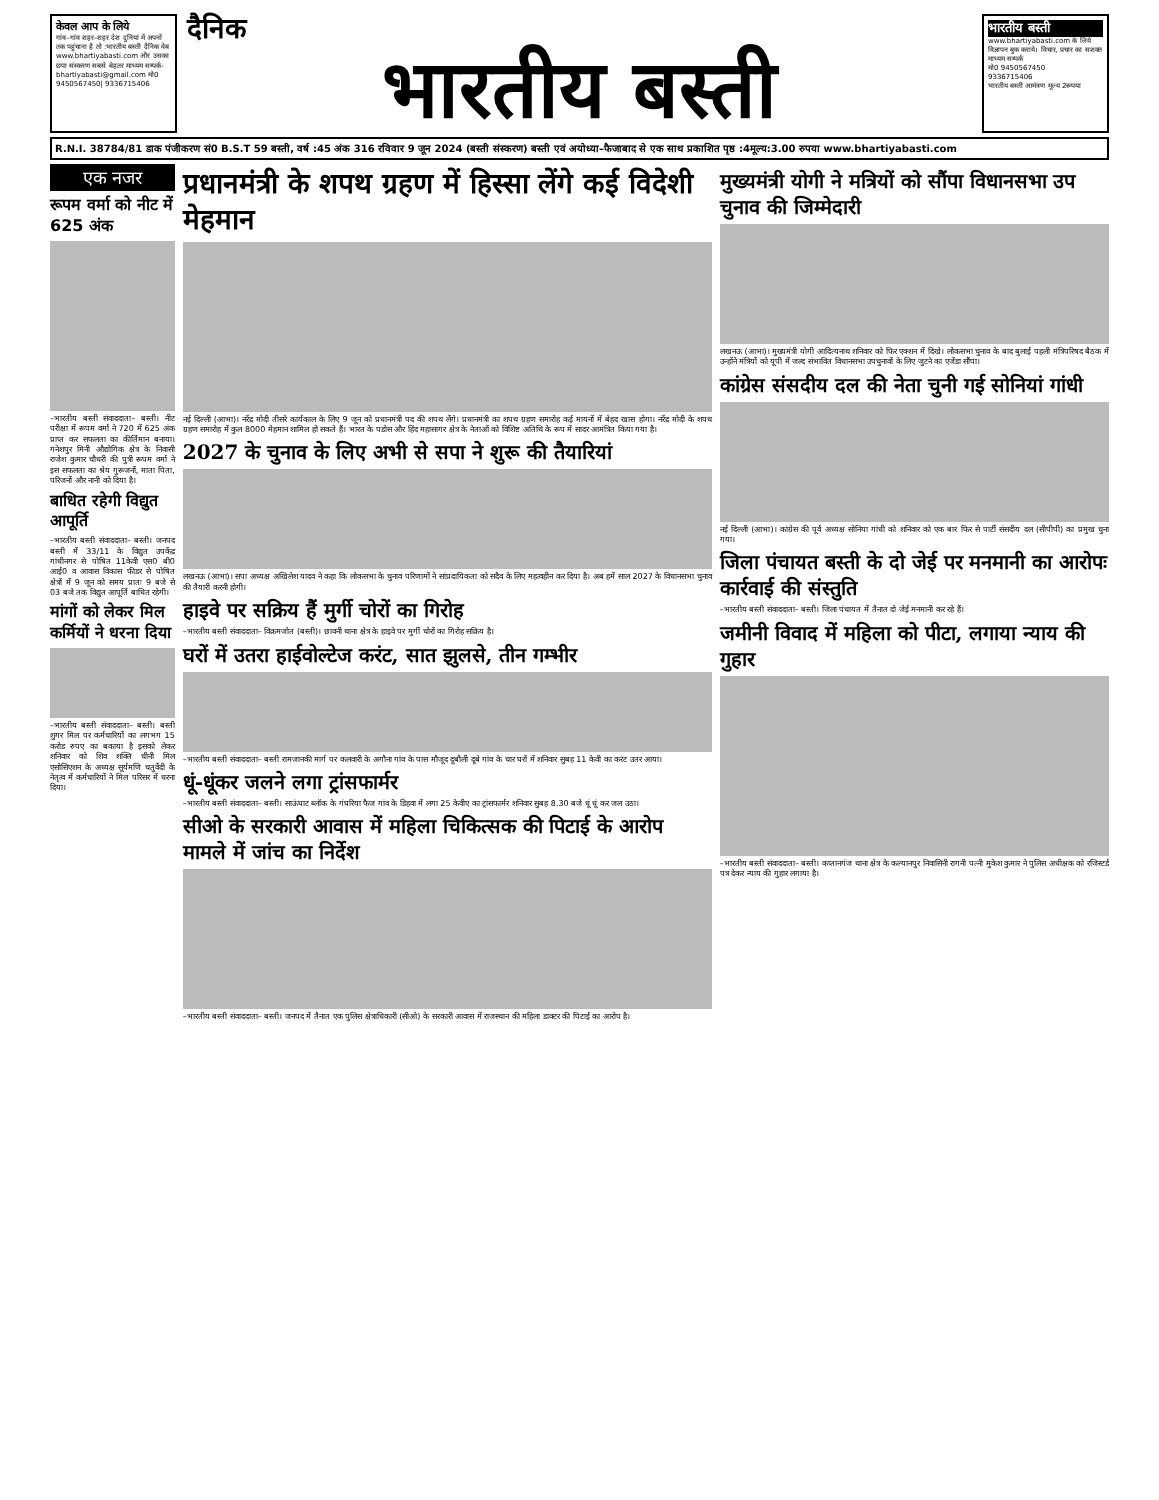केवल आप के लिये
गांव–गांव शहर–शहर देश दुनियां में अपनों तक पहुंचाना है तो :भारतीय बस्ती दैनिक वेब www.bhartiyabasti.com और उसका छपा संस्करण सबसे बेहतर माध्यम सम्पर्क-bhartiyabasti@gmail.com मो0 9450567450| 9336715406
दैनिक
भारतीय बस्ती
भारतीय बस्ती
www.bhartiyabasti.com के लिये विज्ञापन बुक कराये। विचार, प्रचार का सशक्त माध्यम सम्पर्क
मो0 9450567450
9336715406
भारतीय बस्ती आमंत्रण मूल्य 2रूपया
R.N.I. 38784/81 डाक पंजीकरण सं0 B.S.T 59 बस्ती, वर्ष :45 अंक 316 रविवार 9 जून 2024 (बस्ती संस्करण) बस्ती एवं अयोध्या–फैजाबाद से एक साथ प्रकाशित पृष्ठ :4मूल्य:3.00 रुपया www.bhartiyabasti.com
एक नजर
रूपम वर्मा को नीट में 625 अंक
–भारतीय बस्ती संवाददाता– बस्ती। नीट परीक्षा में रूपम वर्मा ने 720 में 625 अंक प्राप्त कर सफलता का कीर्तिमान बनाया। गनेशपुर मिनी औद्योगिक क्षेत्र के निवासी राजेश कुमार चौधरी की पुत्री रूपम वर्मा ने इस सफलता का श्रेय गुरूजनों, माता पिता, परिजनों और नानी को दिया है।
बाधित रहेगी विद्युत आपूर्ति
–भारतीय बस्ती संवाददाता– बस्ती। जनपद बस्ती में 33/11 के विद्युत उपकेंद्र गांधीनगर से पोषित 11केवी एस0 बी0 आई0 व आवास विकास फीडर से पोषित क्षेत्रों में 9 जून को समय प्रातः 9 बजे से 03 बजे तक विद्युत आपूर्ति बाधित रहेगी।
मांगों को लेकर मिल कर्मियों ने धरना दिया
–भारतीय बस्ती संवाददाता– बस्ती। बस्ती शुगर मिल पर कर्मचारियों का लगभग 15 करोड रुपए का बकाया है इसको लेकर शनिवार को शिव शक्ति चीनी मिल एसोसिएशन के अध्यक्ष सूर्यमणि चतुर्वेदी के नेतृत्व में कर्मचारियों ने मिल परिसर में धरना दिया।
प्रधानमंत्री के शपथ ग्रहण में हिस्सा लेंगे कई विदेशी मेहमान
नई दिल्ली (आभा)। नरेंद्र मोदी तीसरे कार्यकाल के लिए 9 जून को प्रधानमंत्री पद की शपथ लेंगे। प्रधानमंत्री का शपथ ग्रहण समारोह कई मायनों में बेहद खास होगा। नरेंद्र मोदी के शपथ ग्रहण समारोह में कुल 8000 मेहमान शामिल हो सकते हैं। भारत के पडोस और हिंद महासागर क्षेत्र के नेताओं को विशिष्ट अतिथि के रूप में सादर आमंत्रित किया गया है।
2027 के चुनाव के लिए अभी से सपा ने शुरू की तैयारियां
लखनऊ (आभा)। सपा अध्यक्ष अखिलेश यादव ने कहा कि लोकसभा के चुनाव परिणामों ने सांप्रदायिकता को सदैव के लिए महत्वहीन कर दिया है। अब हमें साल 2027 के विधानसभा चुनाव की तैयारी करनी होगी।
हाइवे पर सक्रिय हैं मुर्गी चोरों का गिरोह
–भारतीय बस्ती संवाददाता– विक्रमजोत (बस्ती)। छावनी थाना क्षेत्र के हाइवे पर मुर्गी चोरों का गिरोह सक्रिय है।
घरों में उतरा हाईवोल्टेज करंट, सात झुलसे, तीन गम्भीर
–भारतीय बस्ती संवाददाता– बस्ती रामजानकी मार्ग पर कलवारी के अगौना गांव के पास मौजूद दुबौली दूबे गांव के चार घरों में शनिवार सुबह 11 केवी का करंट उतर आया।
धूं-धूंकर जलने लगा ट्रांसफार्मर
–भारतीय बस्ती संवाददाता– बस्ती। साऊंघाट ब्लॉक के गंघरिया फैज गांव के डिहवा में लगा 25 केवीए का ट्रांसफार्मर शनिवार सुबह 8.30 बजे धूं धूं कर जल उठा।
सीओ के सरकारी आवास में महिला चिकित्सक की पिटाई के आरोप मामले में जांच का निर्देश
–भारतीय बस्ती संवाददाता– बस्ती। जनपद में तैनात एक पुलिस क्षेत्राधिकारी (सीओ) के सरकारी आवास में राजस्थान की महिला डाक्टर की पिटाई का आरोप है।
मुख्यमंत्री योगी ने मत्रियों को सौंपा विधानसभा उप चुनाव की जिम्मेदारी
लखनऊ (आभा)। मुख्यमंत्री योगी आदित्यनाथ शनिवार को फिर एक्शन में दिखे। लोकसभा चुनाव के बाद बुलाई पहली मंत्रिपरिषद बैठक में उन्होंने मंत्रियों को यूपी में जल्द संभावित विधानसभा उपचुनावों के लिए जुटने का एजेंडा सौंपा।
कांग्रेस संसदीय दल की नेता चुनी गई सोनियां गांधी
नई दिल्ली (आभा)। कांग्रेस की पूर्व अध्यक्ष सोनिया गांधी को शनिवार को एक बार फिर से पार्टी संसदीय दल (सीपीपी) का प्रमुख चुना गया।
जिला पंचायत बस्ती के दो जेई पर मनमानी का आरोपः कार्रवाई की संस्तुति
–भारतीय बस्ती संवाददाता– बस्ती। जिला पंचायत में तैनात दो जेई मनमानी कर रहे हैं।
जमीनी विवाद में महिला को पीटा, लगाया न्याय की गुहार
–भारतीय बस्ती संवाददाता– बस्ती। कप्तानगंज थाना क्षेत्र के कल्यानपुर निवासिनी रागनी पत्नी मुकेश कुमार ने पुलिस अधीक्षक को रजिस्टर्ड पत्र देकर न्याय की गुहार लगाया है।